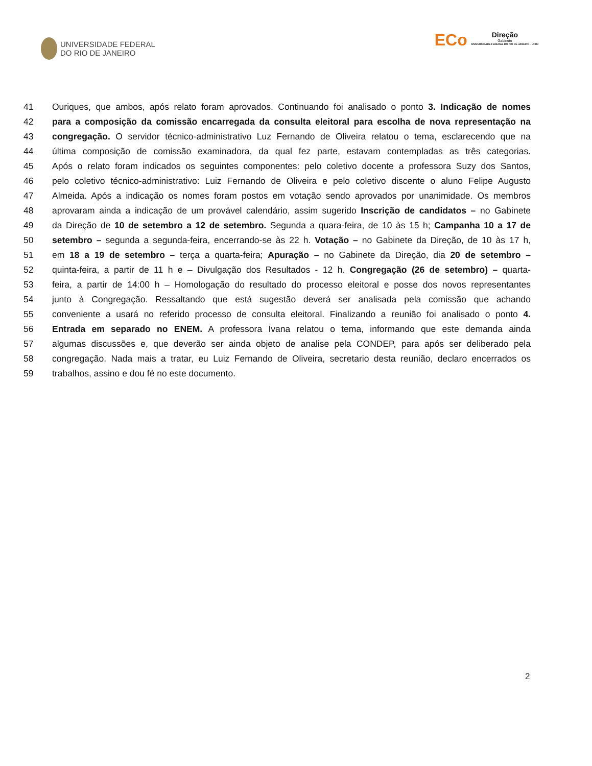UNIVERSIDADE FEDERAL
DO RIO DE JANEIRO
ECo
Direção
Gabinete
UNIVERSIDADE FEDERAL DO RIO DE JANEIRO - UFRJ
41 Ouriques, que ambos, após relato foram aprovados. Continuando foi analisado o ponto 3. Indicação de nomes
42 para a composição da comissão encarregada da consulta eleitoral para escolha de nova representação na
43 congregação. O servidor técnico-administrativo Luz Fernando de Oliveira relatou o tema, esclarecendo que na
44 última composição de comissão examinadora, da qual fez parte, estavam contempladas as três categorias.
45 Após o relato foram indicados os seguintes componentes: pelo coletivo docente a professora Suzy dos Santos,
46 pelo coletivo técnico-administrativo: Luiz Fernando de Oliveira e pelo coletivo discente o aluno Felipe Augusto
47 Almeida. Após a indicação os nomes foram postos em votação sendo aprovados por unanimidade. Os membros
48 aprovaram ainda a indicação de um provável calendário, assim sugerido Inscrição de candidatos – no Gabinete
49 da Direção de 10 de setembro a 12 de setembro. Segunda a quara-feira, de 10 às 15 h; Campanha 10 a 17 de
50 setembro – segunda a segunda-feira, encerrando-se às 22 h. Votação – no Gabinete da Direção, de 10 às 17 h,
51 em 18 a 19 de setembro – terça a quarta-feira; Apuração – no Gabinete da Direção, dia 20 de setembro –
52 quinta-feira, a partir de 11 h e – Divulgação dos Resultados - 12 h. Congregação (26 de setembro) – quarta-
53 feira, a partir de 14:00 h – Homologação do resultado do processo eleitoral e posse dos novos representantes
54 junto à Congregação. Ressaltando que está sugestão deverá ser analisada pela comissão que achando
55 conveniente a usará no referido processo de consulta eleitoral. Finalizando a reunião foi analisado o ponto 4.
56 Entrada em separado no ENEM. A professora Ivana relatou o tema, informando que este demanda ainda
57 algumas discussões e, que deverão ser ainda objeto de analise pela CONDEP, para após ser deliberado pela
58 congregação. Nada mais a tratar, eu Luiz Fernando de Oliveira, secretario desta reunião, declaro encerrados os
59 trabalhos, assino e dou fé no este documento.
2